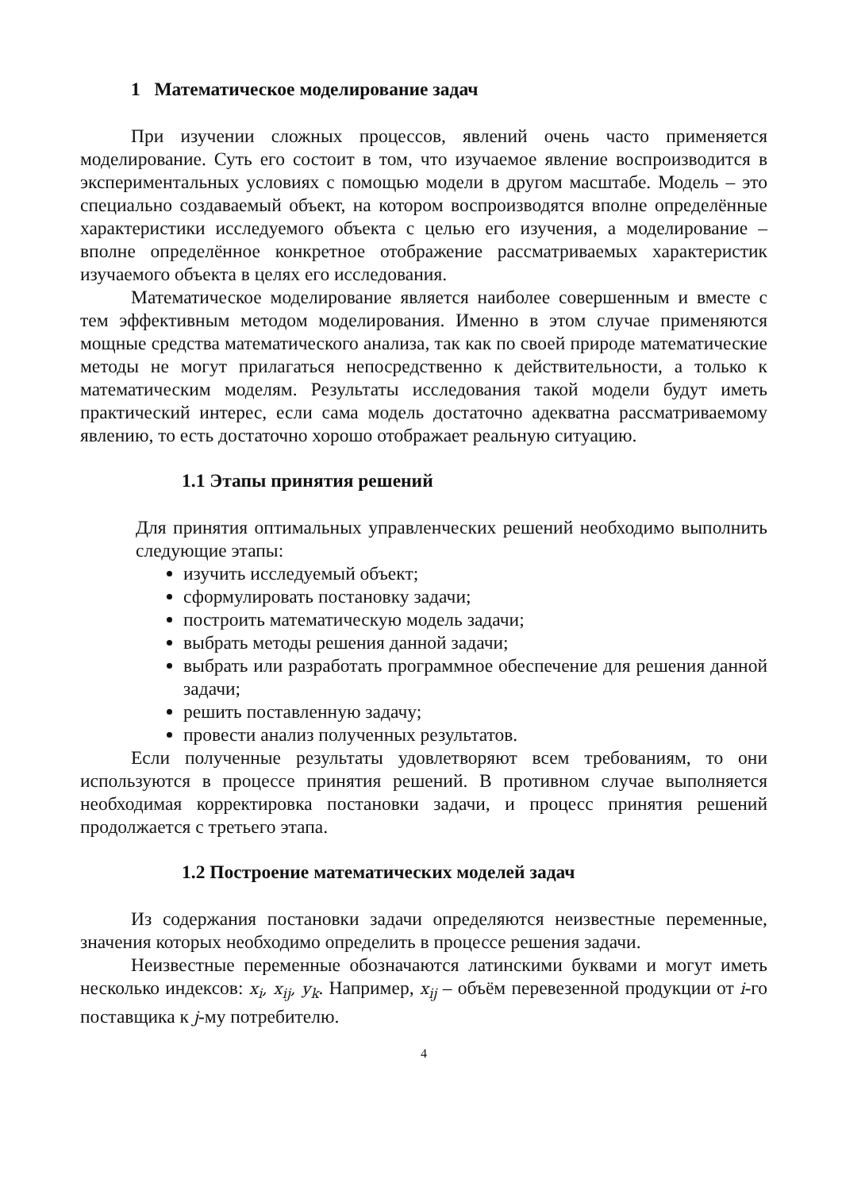1 Математическое моделирование задач
При изучении сложных процессов, явлений очень часто применяется моделирование. Суть его состоит в том, что изучаемое явление воспроизводится в экспериментальных условиях с помощью модели в другом масштабе. Модель – это специально создаваемый объект, на котором воспроизводятся вполне определённые характеристики исследуемого объекта с целью его изучения, а моделирование – вполне определённое конкретное отображение рассматриваемых характеристик изучаемого объекта в целях его исследования.
Математическое моделирование является наиболее совершенным и вместе с тем эффективным методом моделирования. Именно в этом случае применяются мощные средства математического анализа, так как по своей природе математические методы не могут прилагаться непосредственно к действительности, а только к математическим моделям. Результаты исследования такой модели будут иметь практический интерес, если сама модель достаточно адекватна рассматриваемому явлению, то есть достаточно хорошо отображает реальную ситуацию.
1.1 Этапы принятия решений
Для принятия оптимальных управленческих решений необходимо выполнить следующие этапы:
изучить исследуемый объект;
сформулировать постановку задачи;
построить математическую модель задачи;
выбрать методы решения данной задачи;
выбрать или разработать программное обеспечение для решения данной задачи;
решить поставленную задачу;
провести анализ полученных результатов.
Если полученные результаты удовлетворяют всем требованиям, то они используются в процессе принятия решений. В противном случае выполняется необходимая корректировка постановки задачи, и процесс принятия решений продолжается с третьего этапа.
1.2 Построение математических моделей задач
Из содержания постановки задачи определяются неизвестные переменные, значения которых необходимо определить в процессе решения задачи.
Неизвестные переменные обозначаются латинскими буквами и могут иметь несколько индексов: x<sub>i</sub>, x<sub>ij</sub>, y<sub>k</sub>. Например, x<sub>ij</sub> – объём перевезенной продукции от i-го поставщика к j-му потребителю.
4